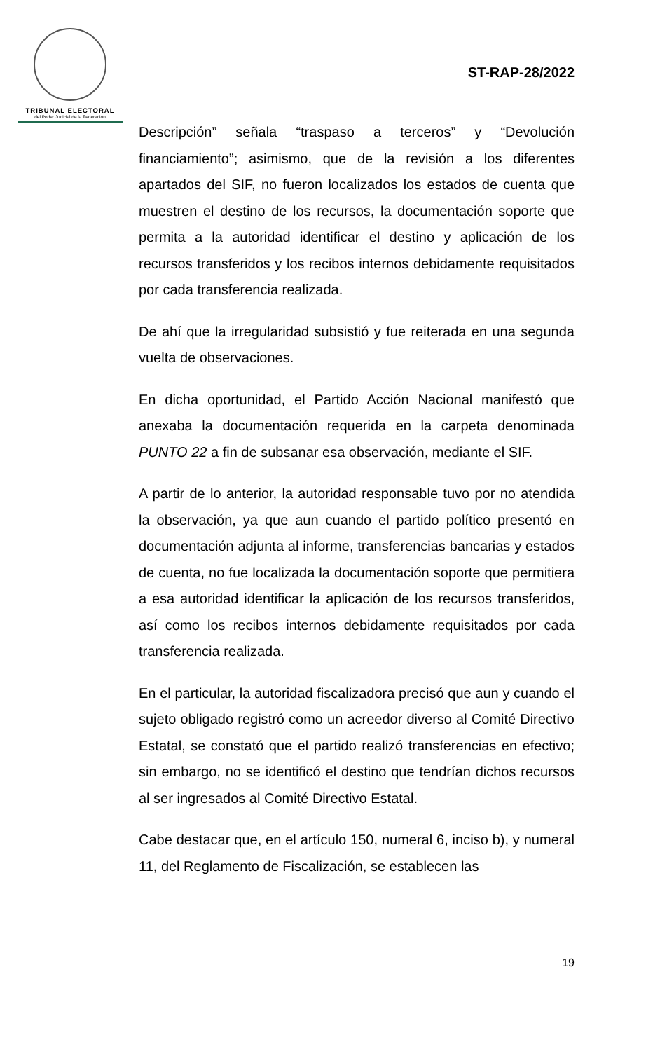TRIBUNAL ELECTORAL
del Poder Judicial de la Federación
ST-RAP-28/2022
Descripción” señala “traspaso a terceros” y “Devolución financiamiento”; asimismo, que de la revisión a los diferentes apartados del SIF, no fueron localizados los estados de cuenta que muestren el destino de los recursos, la documentación soporte que permita a la autoridad identificar el destino y aplicación de los recursos transferidos y los recibos internos debidamente requisitados por cada transferencia realizada.
De ahí que la irregularidad subsistió y fue reiterada en una segunda vuelta de observaciones.
En dicha oportunidad, el Partido Acción Nacional manifestó que anexaba la documentación requerida en la carpeta denominada PUNTO 22 a fin de subsanar esa observación, mediante el SIF.
A partir de lo anterior, la autoridad responsable tuvo por no atendida la observación, ya que aun cuando el partido político presentó en documentación adjunta al informe, transferencias bancarias y estados de cuenta, no fue localizada la documentación soporte que permitiera a esa autoridad identificar la aplicación de los recursos transferidos, así como los recibos internos debidamente requisitados por cada transferencia realizada.
En el particular, la autoridad fiscalizadora precisó que aun y cuando el sujeto obligado registró como un acreedor diverso al Comité Directivo Estatal, se constató que el partido realizó transferencias en efectivo; sin embargo, no se identificó el destino que tendrían dichos recursos al ser ingresados al Comité Directivo Estatal.
Cabe destacar que, en el artículo 150, numeral 6, inciso b), y numeral 11, del Reglamento de Fiscalización, se establecen las
19